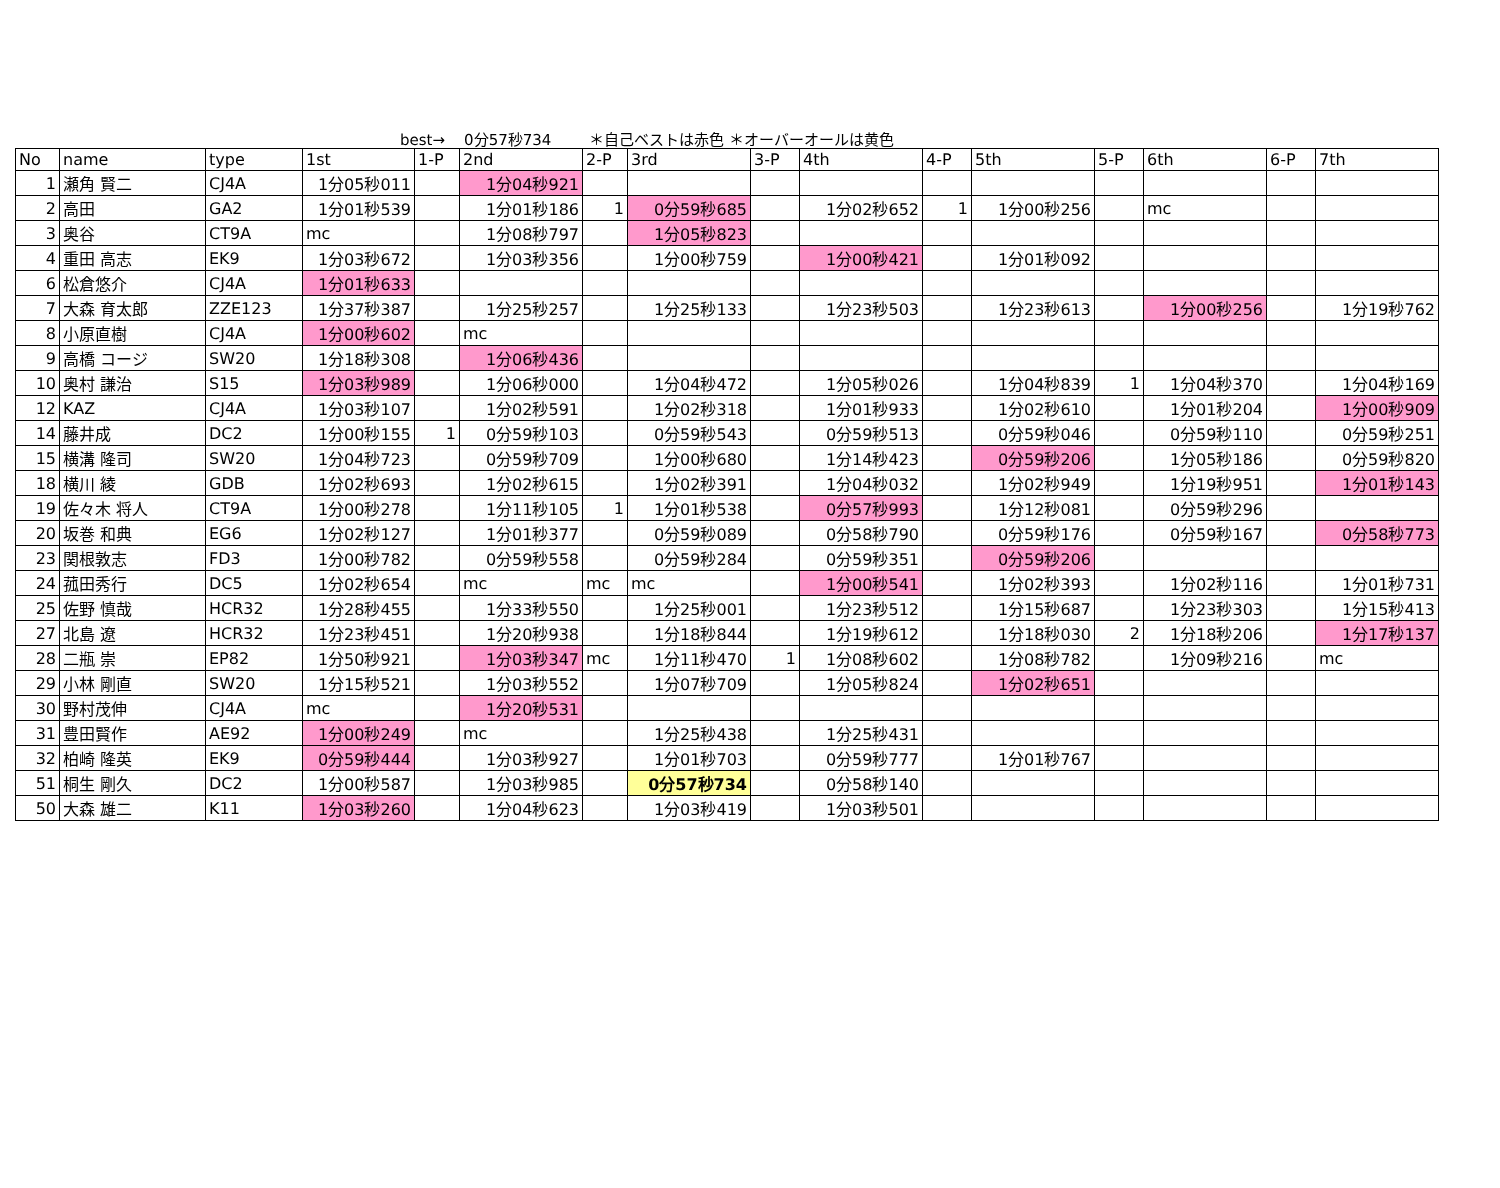best→ 0分57秒734 ＊自己ベストは赤色 ＊オーバーオールは黄色
| No | name | type | 1st | 1-P | 2nd | 2-P | 3rd | 3-P | 4th | 4-P | 5th | 5-P | 6th | 6-P | 7th |
| 1 | 瀬角 賢二 | CJ4A | 1分05秒011 | | 1分04秒921 | | | | | | | | | | |
| 2 | 高田 | GA2 | 1分01秒539 | | 1分01秒186 | 1 | 0分59秒685 | | 1分02秒652 | 1 | 1分00秒256 | | mc | | |
| 3 | 奥谷 | CT9A | mc | | 1分08秒797 | | 1分05秒823 | | | | | | | | |
| 4 | 重田 高志 | EK9 | 1分03秒672 | | 1分03秒356 | | 1分00秒759 | | 1分00秒421 | | 1分01秒092 | | | | |
| 6 | 松倉悠介 | CJ4A | 1分01秒633 | | | | | | | | | | | | |
| 7 | 大森 育太郎 | ZZE123 | 1分37秒387 | | 1分25秒257 | | 1分25秒133 | | 1分23秒503 | | 1分23秒613 | | 1分00秒256 | | 1分19秒762 |
| 8 | 小原直樹 | CJ4A | 1分00秒602 | | mc | | | | | | | | | | |
| 9 | 高橋 コージ | SW20 | 1分18秒308 | | 1分06秒436 | | | | | | | | | | |
| 10 | 奥村 謙治 | S15 | 1分03秒989 | | 1分06秒000 | | 1分04秒472 | | 1分05秒026 | | 1分04秒839 | 1 | 1分04秒370 | | 1分04秒169 |
| 12 | KAZ | CJ4A | 1分03秒107 | | 1分02秒591 | | 1分02秒318 | | 1分01秒933 | | 1分02秒610 | | 1分01秒204 | | 1分00秒909 |
| 14 | 藤井成 | DC2 | 1分00秒155 | 1 | 0分59秒103 | | 0分59秒543 | | 0分59秒513 | | 0分59秒046 | | 0分59秒110 | | 0分59秒251 |
| 15 | 横溝 隆司 | SW20 | 1分04秒723 | | 0分59秒709 | | 1分00秒680 | | 1分14秒423 | | 0分59秒206 | | 1分05秒186 | | 0分59秒820 |
| 18 | 横川 綾 | GDB | 1分02秒693 | | 1分02秒615 | | 1分02秒391 | | 1分04秒032 | | 1分02秒949 | | 1分19秒951 | | 1分01秒143 |
| 19 | 佐々木 将人 | CT9A | 1分00秒278 | | 1分11秒105 | 1 | 1分01秒538 | | 0分57秒993 | | 1分12秒081 | | 0分59秒296 | | |
| 20 | 坂巻 和典 | EG6 | 1分02秒127 | | 1分01秒377 | | 0分59秒089 | | 0分58秒790 | | 0分59秒176 | | 0分59秒167 | | 0分58秒773 |
| 23 | 関根敦志 | FD3 | 1分00秒782 | | 0分59秒558 | | 0分59秒284 | | 0分59秒351 | | 0分59秒206 | | | | |
| 24 | 菰田秀行 | DC5 | 1分02秒654 | | mc | mc | mc | | 1分00秒541 | | 1分02秒393 | | 1分02秒116 | | 1分01秒731 |
| 25 | 佐野 慎哉 | HCR32 | 1分28秒455 | | 1分33秒550 | | 1分25秒001 | | 1分23秒512 | | 1分15秒687 | | 1分23秒303 | | 1分15秒413 |
| 27 | 北島 遼 | HCR32 | 1分23秒451 | | 1分20秒938 | | 1分18秒844 | | 1分19秒612 | | 1分18秒030 | 2 | 1分18秒206 | | 1分17秒137 |
| 28 | 二瓶 崇 | EP82 | 1分50秒921 | | 1分03秒347 | mc | 1分11秒470 | 1 | 1分08秒602 | | 1分08秒782 | | 1分09秒216 | | mc |
| 29 | 小林 剛直 | SW20 | 1分15秒521 | | 1分03秒552 | | 1分07秒709 | | 1分05秒824 | | 1分02秒651 | | | | |
| 30 | 野村茂伸 | CJ4A | mc | | 1分20秒531 | | | | | | | | | | |
| 31 | 豊田賢作 | AE92 | 1分00秒249 | | mc | | 1分25秒438 | | 1分25秒431 | | | | | | |
| 32 | 柏崎 隆英 | EK9 | 0分59秒444 | | 1分03秒927 | | 1分01秒703 | | 0分59秒777 | | 1分01秒767 | | | | |
| 51 | 桐生 剛久 | DC2 | 1分00秒587 | | 1分03秒985 | | 0分57秒734 | | 0分58秒140 | | | | | | |
| 50 | 大森 雄二 | K11 | 1分03秒260 | | 1分04秒623 | | 1分03秒419 | | 1分03秒501 | | | | | | |